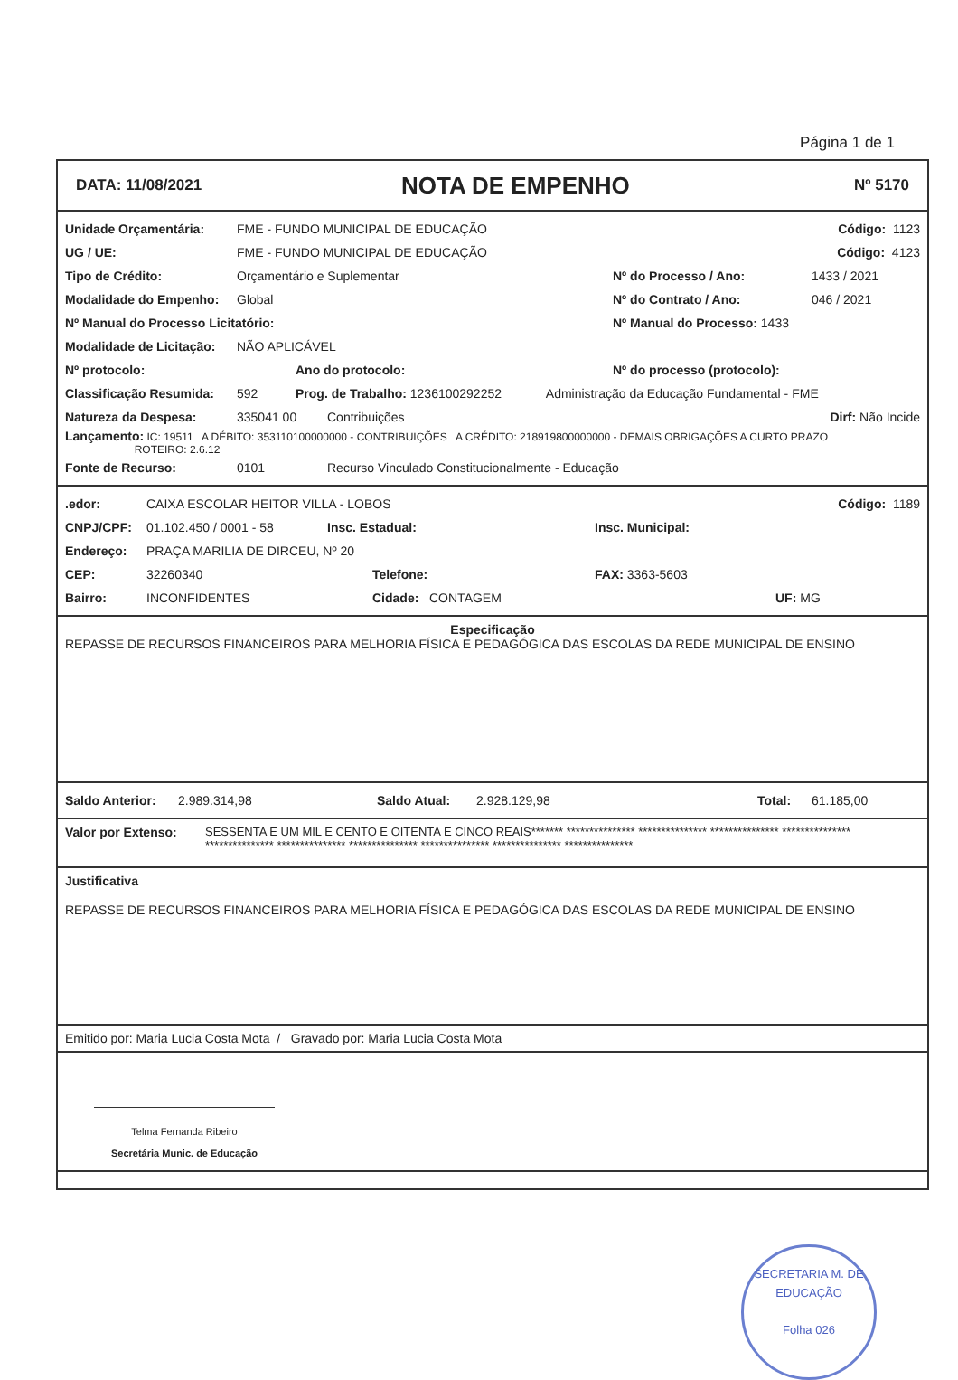Página 1 de 1
DATA: 11/08/2021 NOTA DE EMPENHO Nº 5170
Unidade Orçamentária: FME - FUNDO MUNICIPAL DE EDUCAÇÃO Código: 1123
UG / UE: FME - FUNDO MUNICIPAL DE EDUCAÇÃO Código: 4123
Tipo de Crédito: Orçamentário e Suplementar Nº do Processo / Ano: 1433 / 2021
Modalidade do Empenho: Global Nº do Contrato / Ano: 046 / 2021
Nº Manual do Processo Licitatório: Nº Manual do Processo: 1433
Modalidade de Licitação: NÃO APLICÁVEL
Nº protocolo: Ano do protocolo: Nº do processo (protocolo):
Classificação Resumida: 592 Prog. de Trabalho: 1236100292252 Administração da Educação Fundamental - FME
Natureza da Despesa: 335041 00 Contribuições Dirf: Não Incide
Lançamento: IC: 19511 A DÉBITO: 353110100000000 - CONTRIBUIÇÕES A CRÉDITO: 218919800000000 - DEMAIS OBRIGAÇÕES A CURTO PRAZO
ROTEIRO: 2.6.12
Fonte de Recurso: 0101 Recurso Vinculado Constitucionalmente - Educação
.edor: CAIXA ESCOLAR HEITOR VILLA - LOBOS Código: 1189
CNPJ/CPF: 01.102.450 / 0001 - 58 Insc. Estadual: Insc. Municipal:
Endereço: PRAÇA MARILIA DE DIRCEU, Nº 20
CEP: 32260340 Telefone: FAX: 3363-5603
Bairro: INCONFIDENTES Cidade: CONTAGEM UF: MG
Especificação
REPASSE DE RECURSOS FINANCEIROS PARA MELHORIA FÍSICA E PEDAGÓGICA DAS ESCOLAS DA REDE MUNICIPAL DE ENSINO
Saldo Anterior: 2.989.314,98 Saldo Atual: 2.928.129,98 Total: 61.185,00
Valor por Extenso: SESSENTA E UM MIL E CENTO E OITENTA E CINCO REAIS******* *************** *************** *************** *************** *************** *************** *************** *************** *************** ***************
Justificativa
REPASSE DE RECURSOS FINANCEIROS PARA MELHORIA FÍSICA E PEDAGÓGICA DAS ESCOLAS DA REDE MUNICIPAL DE ENSINO
Emitido por: Maria Lucia Costa Mota / Gravado por: Maria Lucia Costa Mota
Telma Fernanda Ribeiro
Secretária Munic. de Educação
SECRETARIA M. DE EDUCAÇÃO
Folha 026